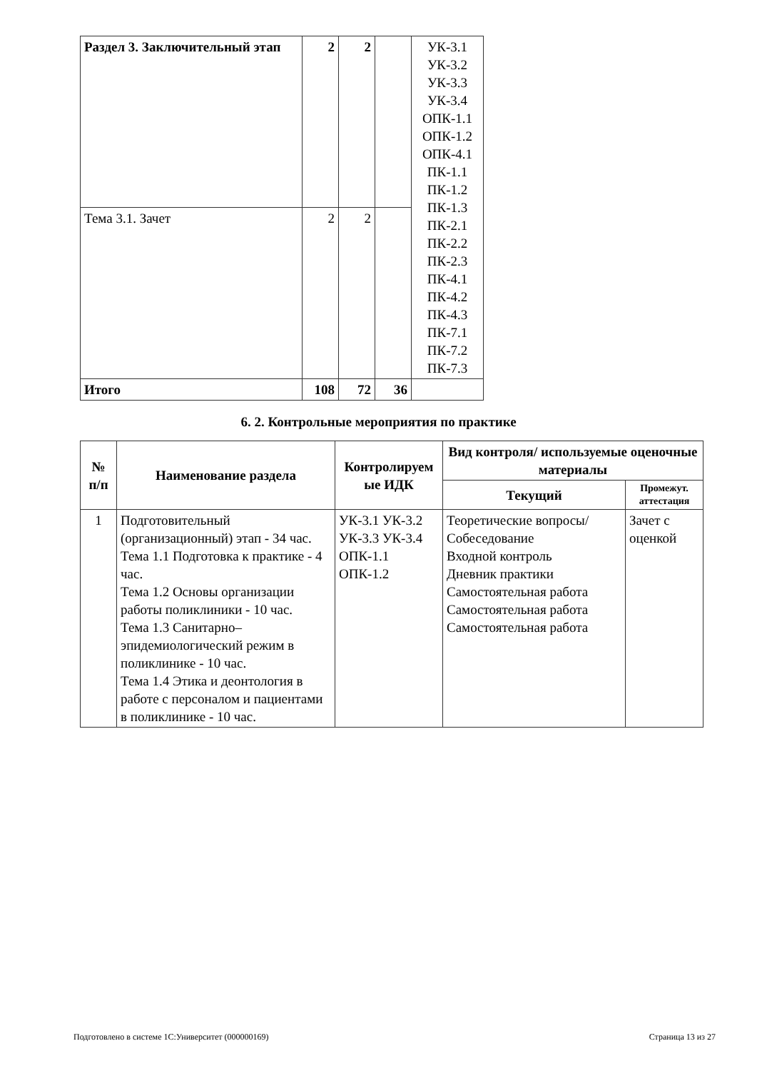| Раздел 3. Заключительный этап | 2 | 2 | | УК-3.1 УК-3.2 УК-3.3 УК-3.4 ОПК-1.1 ОПК-1.2 ОПК-4.1 ПК-1.1 ПК-1.2 ПК-1.3 ПК-2.1 ПК-2.2 ПК-2.3 ПК-4.1 ПК-4.2 ПК-4.3 ПК-7.1 ПК-7.2 ПК-7.3 |
| Тема 3.1. Зачет | 2 | 2 | | |
| Итого | 108 | 72 | 36 | |
6. 2. Контрольные мероприятия по практике
| № п/п | Наименование раздела | Контролируем ые ИДК | Вид контроля/ используемые оценочные материалы | |
| --- | --- | --- | --- | --- |
| | | | Текущий | Промежут. аттестация |
| 1 | Подготовительный (организационный) этап - 34 час. Тема 1.1 Подготовка к практике - 4 час. Тема 1.2 Основы организации работы поликлиники - 10 час. Тема 1.3 Санитарно–эпидемиологический режим в поликлинике - 10 час. Тема 1.4 Этика и деонтология в работе с персоналом и пациентами в поликлинике - 10 час. | УК-3.1 УК-3.2 УК-3.3 УК-3.4 ОПК-1.1 ОПК-1.2 | Теоретические вопросы/Собеседование Входной контроль Дневник практики Самостоятельная работа Самостоятельная работа Самостоятельная работа | Зачет с оценкой |
Подготовлено в системе 1С:Университет (000000169) Страница 13 из 27